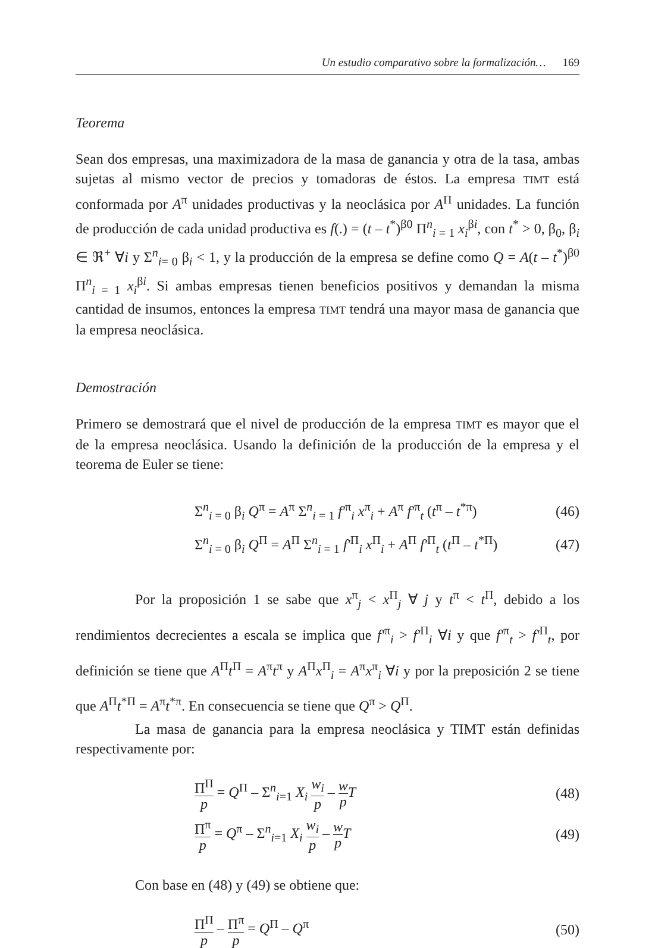Un estudio comparativo sobre la formalización… 169
Teorema
Sean dos empresas, una maximizadora de la masa de ganancia y otra de la tasa, ambas sujetas al mismo vector de precios y tomadoras de éstos. La empresa TIMT está conformada por A<sup>π</sup> unidades productivas y la neoclásica por A<sup>Π</sup> unidades. La función de producción de cada unidad productiva es f(.) = (t – t<sup>*</sup>)<sup>β0</sup> Π<sup>n</sup><sub>i = 1</sub> x<sub>i</sub><sup>βi</sup>, con t<sup>*</sup> > 0, β<sub>0</sub>, β<sub>i</sub> ∈ ℜ<sup>+</sup> ∀i y Σ<sup>n</sup><sub>i= 0</sub> β<sub>i</sub> < 1, y la producción de la empresa se define como Q = A(t – t<sup>*</sup>)<sup>β0</sup> Π<sup>n</sup><sub>i = 1</sub> x<sub>i</sub><sup>βi</sup>. Si ambas empresas tienen beneficios positivos y demandan la misma cantidad de insumos, entonces la empresa TIMT tendrá una mayor masa de ganancia que la empresa neoclásica.
Demostración
Primero se demostrará que el nivel de producción de la empresa TIMT es mayor que el de la empresa neoclásica. Usando la definición de la producción de la empresa y el teorema de Euler se tiene:
Σ<sup>n</sup><sub>i = 0</sub> β<sub>i</sub> Q<sup>π</sup> = A<sup>π</sup> Σ<sup>n</sup><sub>i = 1</sub> f′<sup>π</sup><sub>i</sub> x<sup>π</sup><sub>i</sub> + A<sup>π</sup> f′<sup>π</sup><sub>t</sub> (t<sup>π</sup> – t<sup>*π</sup>) (46)
Σ<sup>n</sup><sub>i = 0</sub> β<sub>i</sub> Q<sup>Π</sup> = A<sup>Π</sup> Σ<sup>n</sup><sub>i = 1</sub> f′<sup>Π</sup><sub>i</sub> x<sup>Π</sup><sub>i</sub> + A<sup>Π</sup> f′<sup>Π</sup><sub>t</sub> (t<sup>Π</sup> – t<sup>*Π</sup>) (47)
Por la proposición 1 se sabe que x<sup>π</sup><sub>j</sub> < x<sup>Π</sup><sub>j</sub> ∀ j y t<sup>π</sup> < t<sup>Π</sup>, debido a los rendimientos decrecientes a escala se implica que f′<sup>π</sup><sub>i</sub> > f′<sup>Π</sup><sub>i</sub> ∀i y que f′<sup>π</sup><sub>t</sub> > f′<sup>Π</sup><sub>t</sub>, por definición se tiene que A<sup>Π</sup>t<sup>Π</sup> = A<sup>π</sup>t<sup>π</sup> y A<sup>Π</sup>x<sup>Π</sup><sub>i</sub> = A<sup>π</sup>x<sup>π</sup><sub>i</sub> ∀i y por la preposición 2 se tiene que A<sup>Π</sup>t<sup>*Π</sup> = A<sup>π</sup>t<sup>*π</sup>. En consecuencia se tiene que Q<sup>π</sup> > Q<sup>Π</sup>.
La masa de ganancia para la empresa neoclásica y TIMT están definidas respectivamente por:
Π<sup>Π</sup> p = Q<sup>Π</sup> – Σ<sup>n</sup><sub>i=1</sub> X<sub>i</sub> w<sub>i</sub> p – w p T (48)
Π<sup>π</sup> p = Q<sup>π</sup> – Σ<sup>n</sup><sub>i=1</sub> X<sub>i</sub> w<sub>i</sub> p – w p T (49)
Con base en (48) y (49) se obtiene que:
Π<sup>Π</sup> p – Π<sup>π</sup> p = Q<sup>Π</sup> – Q<sup>π</sup> (50)